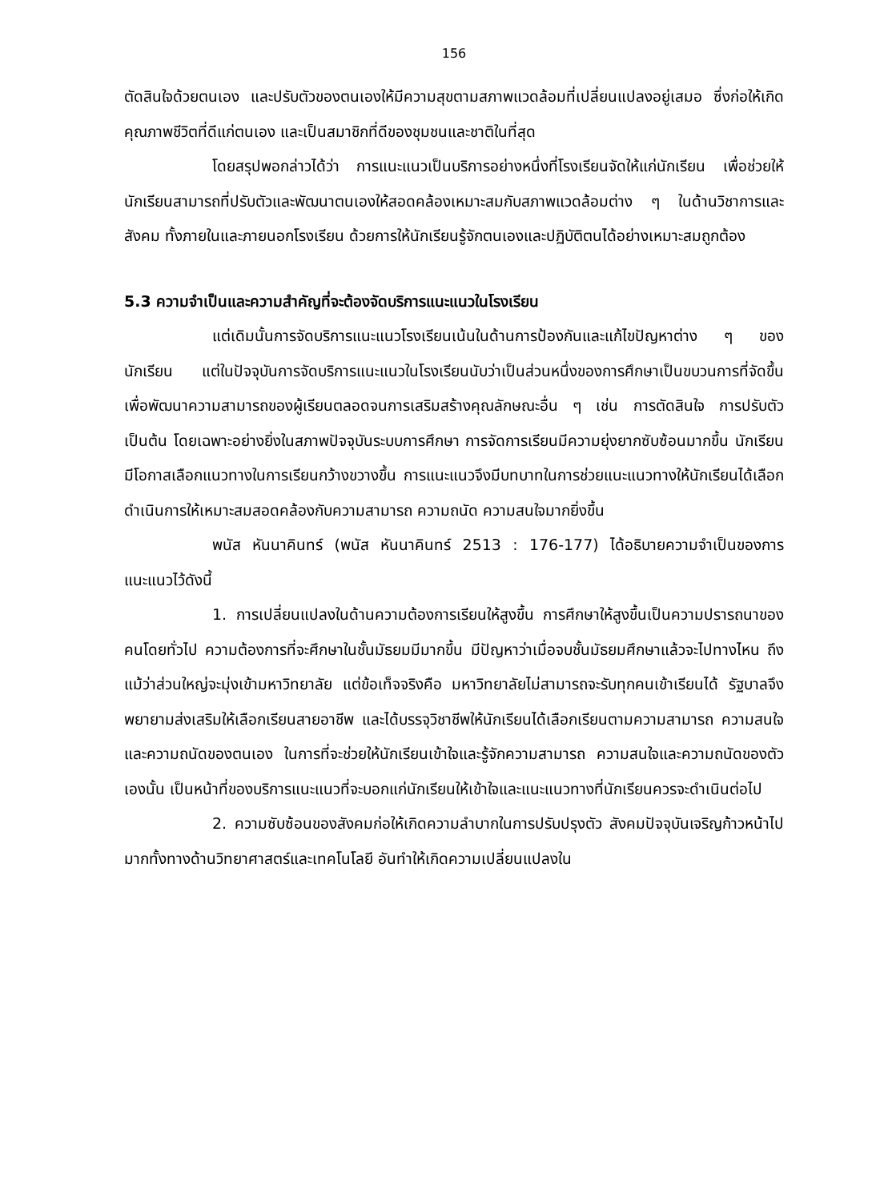156
ตัดสินใจด้วยตนเอง และปรับตัวของตนเองให้มีความสุขตามสภาพแวดล้อมที่เปลี่ยนแปลงอยู่เสมอ ซึ่งก่อให้เกิดคุณภาพชีวิตที่ดีแก่ตนเอง และเป็นสมาชิกที่ดีของชุมชนและชาติในที่สุด
โดยสรุปพอกล่าวได้ว่า การแนะแนวเป็นบริการอย่างหนึ่งที่โรงเรียนจัดให้แก่นักเรียน เพื่อช่วยให้นักเรียนสามารถที่ปรับตัวและพัฒนาตนเองให้สอดคล้องเหมาะสมกับสภาพแวดล้อมต่าง ๆ ในด้านวิชาการและสังคม ทั้งภายในและภายนอกโรงเรียน ด้วยการให้นักเรียนรู้จักตนเองและปฏิบัติตนได้อย่างเหมาะสมถูกต้อง
5.3 ความจำเป็นและความสำคัญที่จะต้องจัดบริการแนะแนวในโรงเรียน
แต่เดิมนั้นการจัดบริการแนะแนวโรงเรียนเน้นในด้านการป้องกันและแก้ไขปัญหาต่าง ๆ ของนักเรียน แต่ในปัจจุบันการจัดบริการแนะแนวในโรงเรียนนับว่าเป็นส่วนหนึ่งของการศึกษาเป็นขบวนการที่จัดขึ้นเพื่อพัฒนาความสามารถของผู้เรียนตลอดจนการเสริมสร้างคุณลักษณะอื่น ๆ เช่น การตัดสินใจ การปรับตัว เป็นต้น โดยเฉพาะอย่างยิ่งในสภาพปัจจุบันระบบการศึกษา การจัดการเรียนมีความยุ่งยากซับซ้อนมากขึ้น นักเรียนมีโอกาสเลือกแนวทางในการเรียนกว้างขวางขึ้น การแนะแนวจึงมีบทบาทในการช่วยแนะแนวทางให้นักเรียนได้เลือกดำเนินการให้เหมาะสมสอดคล้องกับความสามารถ ความถนัด ความสนใจมากยิ่งขึ้น
พนัส หันนาคินทร์ (พนัส หันนาคินทร์ 2513 : 176-177) ได้อธิบายความจำเป็นของการแนะแนวไว้ดังนี้
1. การเปลี่ยนแปลงในด้านความต้องการเรียนให้สูงขึ้น การศึกษาให้สูงขึ้นเป็นความปรารถนาของคนโดยทั่วไป ความต้องการที่จะศึกษาในชั้นมัธยมมีมากขึ้น มีปัญหาว่าเมื่อจบชั้นมัธยมศึกษาแล้วจะไปทางไหน ถึงแม้ว่าส่วนใหญ่จะมุ่งเข้ามหาวิทยาลัย แต่ข้อเท็จจริงคือ มหาวิทยาลัยไม่สามารถจะรับทุกคนเข้าเรียนได้ รัฐบาลจึงพยายามส่งเสริมให้เลือกเรียนสายอาชีพ และได้บรรจุวิชาชีพให้นักเรียนได้เลือกเรียนตามความสามารถ ความสนใจ และความถนัดของตนเอง ในการที่จะช่วยให้นักเรียนเข้าใจและรู้จักความสามารถ ความสนใจและความถนัดของตัวเองนั้น เป็นหน้าที่ของบริการแนะแนวที่จะบอกแก่นักเรียนให้เข้าใจและแนะแนวทางที่นักเรียนควรจะดำเนินต่อไป
2. ความซับซ้อนของสังคมก่อให้เกิดความลำบากในการปรับปรุงตัว สังคมปัจจุบันเจริญก้าวหน้าไปมากทั้งทางด้านวิทยาศาสตร์และเทคโนโลยี อันทำให้เกิดความเปลี่ยนแปลงใน